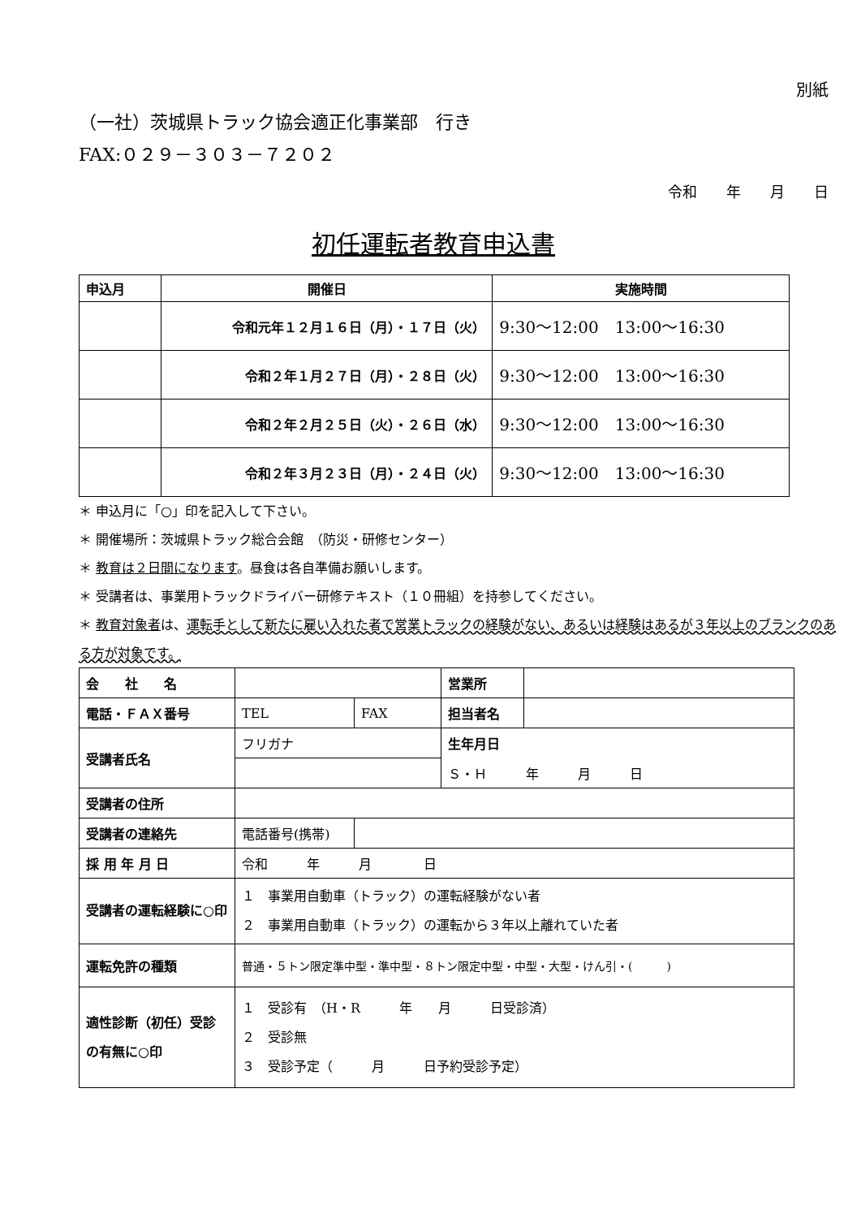別紙
（一社）茨城県トラック協会適正化事業部　行き
FAX:０２９－３０３－７２０２
令和　　年　　月　　日
初任運転者教育申込書
| 申込月 | 開催日 | 実施時間 |
| --- | --- | --- |
| | 令和元年１２月１６日（月）・１７日（火） | 9:30～12:00 13:00～16:30 |
| | 令和２年１月２７日（月）・２８日（火） | 9:30～12:00 13:00～16:30 |
| | 令和２年２月２５日（火）・２６日（水） | 9:30～12:00 13:00～16:30 |
| | 令和２年３月２３日（月）・２４日（火） | 9:30～12:00 13:00～16:30 |
＊ 申込月に「○」印を記入して下さい。
＊ 開催場所：茨城県トラック総合会館　（防災・研修センター）
＊ 教育は２日間になります。昼食は各自準備お願いします。
＊ 受講者は、事業用トラックドライバー研修テキスト（１０冊組）を持参してください。
＊ 教育対象者は、運転手として新たに雇い入れた者で営業トラックの経験がない、あるいは経験はあるが３年以上のブランクのある方が対象です。
| 会 社 名 | | | 営業所 | |
| 電話・ＦＡＸ番号 | TEL | FAX | 担当者名 | |
| 受講者氏名 | フリガナ | | 生年月日 | |
| | | | Ｓ・Ｈ 年 月 日 | |
| 受講者の住所 | | | | |
| 受講者の連絡先 | 電話番号(携帯) | | | |
| 採 用 年 月 日 | 令和 年 月 日 | | | |
| 受講者の運転経験に○印 | １ 事業用自動車（トラック）の運転経験がない者 ２ 事業用自動車（トラック）の運転から３年以上離れていた者 | | | |
| 運転免許の種類 | 普通・５トン限定準中型・準中型・８トン限定中型・中型・大型・けん引・( ) | | | |
| 適性診断（初任）受診の有無に○印 | １ 受診有 （H・R 年 月 日受診済） ２ 受診無 ３ 受診予定（ 月 日予約受診予定） | | | |